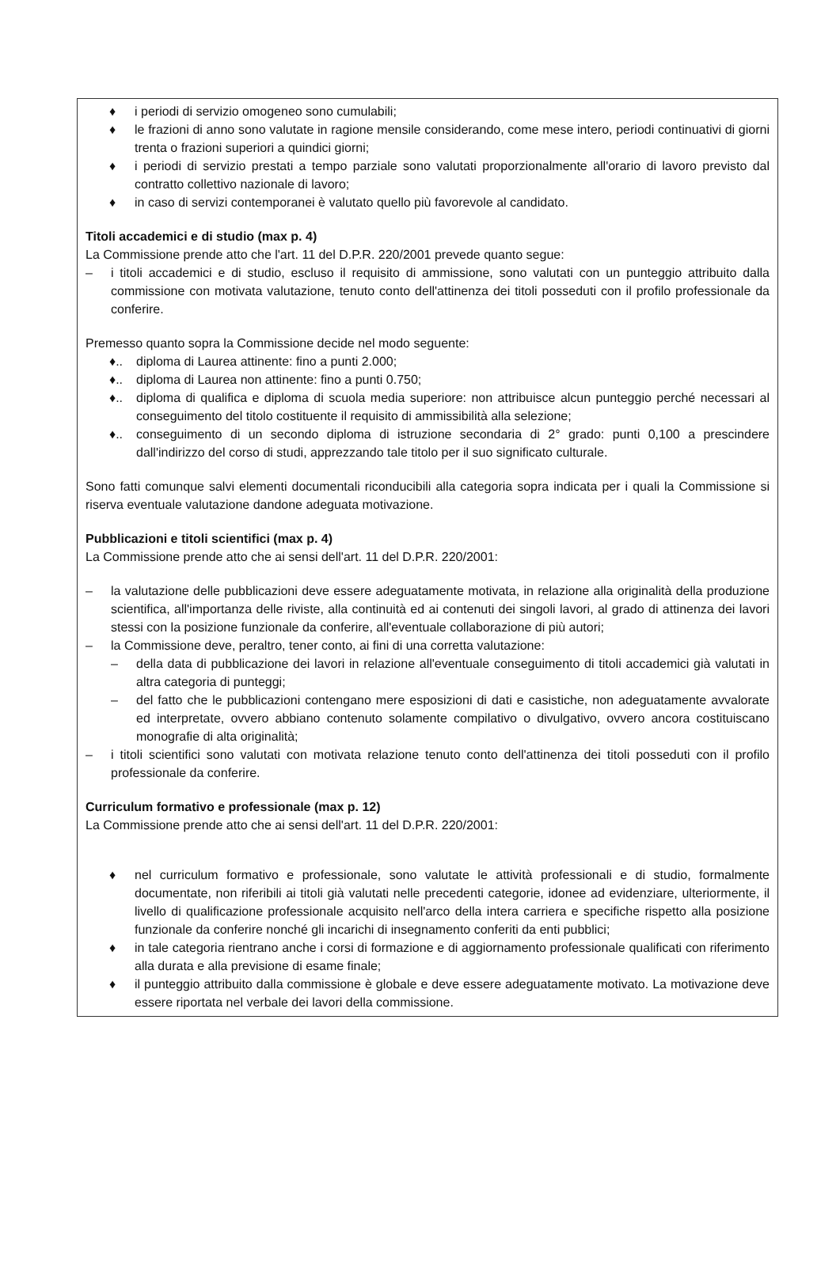♦ i periodi di servizio omogeneo sono cumulabili;
♦ le frazioni di anno sono valutate in ragione mensile considerando, come mese intero, periodi continuativi di giorni trenta o frazioni superiori a quindici giorni;
♦ i periodi di servizio prestati a tempo parziale sono valutati proporzionalmente all'orario di lavoro previsto dal contratto collettivo nazionale di lavoro;
♦ in caso di servizi contemporanei è valutato quello più favorevole al candidato.
Titoli accademici e di studio (max p. 4)
La Commissione prende atto che l'art. 11 del D.P.R. 220/2001 prevede quanto segue:
– i titoli accademici e di studio, escluso il requisito di ammissione, sono valutati con un punteggio attribuito dalla commissione con motivata valutazione, tenuto conto dell'attinenza dei titoli posseduti con il profilo professionale da conferire.
Premesso quanto sopra la Commissione decide nel modo seguente:
♦.. diploma di Laurea attinente: fino a punti 2.000;
♦.. diploma di Laurea non attinente: fino a punti 0.750;
♦.. diploma di qualifica e diploma di scuola media superiore: non attribuisce alcun punteggio perché necessari al conseguimento del titolo costituente il requisito di ammissibilità alla selezione;
♦.. conseguimento di un secondo diploma di istruzione secondaria di 2° grado: punti 0,100 a prescindere dall'indirizzo del corso di studi, apprezzando tale titolo per il suo significato culturale.
Sono fatti comunque salvi elementi documentali riconducibili alla categoria sopra indicata per i quali la Commissione si riserva eventuale valutazione dandone adeguata motivazione.
Pubblicazioni e titoli scientifici (max p. 4)
La Commissione prende atto che ai sensi dell'art. 11 del D.P.R. 220/2001:
– la valutazione delle pubblicazioni deve essere adeguatamente motivata, in relazione alla originalità della produzione scientifica, all'importanza delle riviste, alla continuità ed ai contenuti dei singoli lavori, al grado di attinenza dei lavori stessi con la posizione funzionale da conferire, all'eventuale collaborazione di più autori;
– la Commissione deve, peraltro, tener conto, ai fini di una corretta valutazione:
– della data di pubblicazione dei lavori in relazione all'eventuale conseguimento di titoli accademici già valutati in altra categoria di punteggi;
– del fatto che le pubblicazioni contengano mere esposizioni di dati e casistiche, non adeguatamente avvalorate ed interpretate, ovvero abbiano contenuto solamente compilativo o divulgativo, ovvero ancora costituiscano monografie di alta originalità;
– i titoli scientifici sono valutati con motivata relazione tenuto conto dell'attinenza dei titoli posseduti con il profilo professionale da conferire.
Curriculum formativo e professionale (max p. 12)
La Commissione prende atto che ai sensi dell'art. 11 del D.P.R. 220/2001:
♦ nel curriculum formativo e professionale, sono valutate le attività professionali e di studio, formalmente documentate, non riferibili ai titoli già valutati nelle precedenti categorie, idonee ad evidenziare, ulteriormente, il livello di qualificazione professionale acquisito nell'arco della intera carriera e specifiche rispetto alla posizione funzionale da conferire nonché gli incarichi di insegnamento conferiti da enti pubblici;
♦ in tale categoria rientrano anche i corsi di formazione e di aggiornamento professionale qualificati con riferimento alla durata e alla previsione di esame finale;
♦ il punteggio attribuito dalla commissione è globale e deve essere adeguatamente motivato. La motivazione deve essere riportata nel verbale dei lavori della commissione.